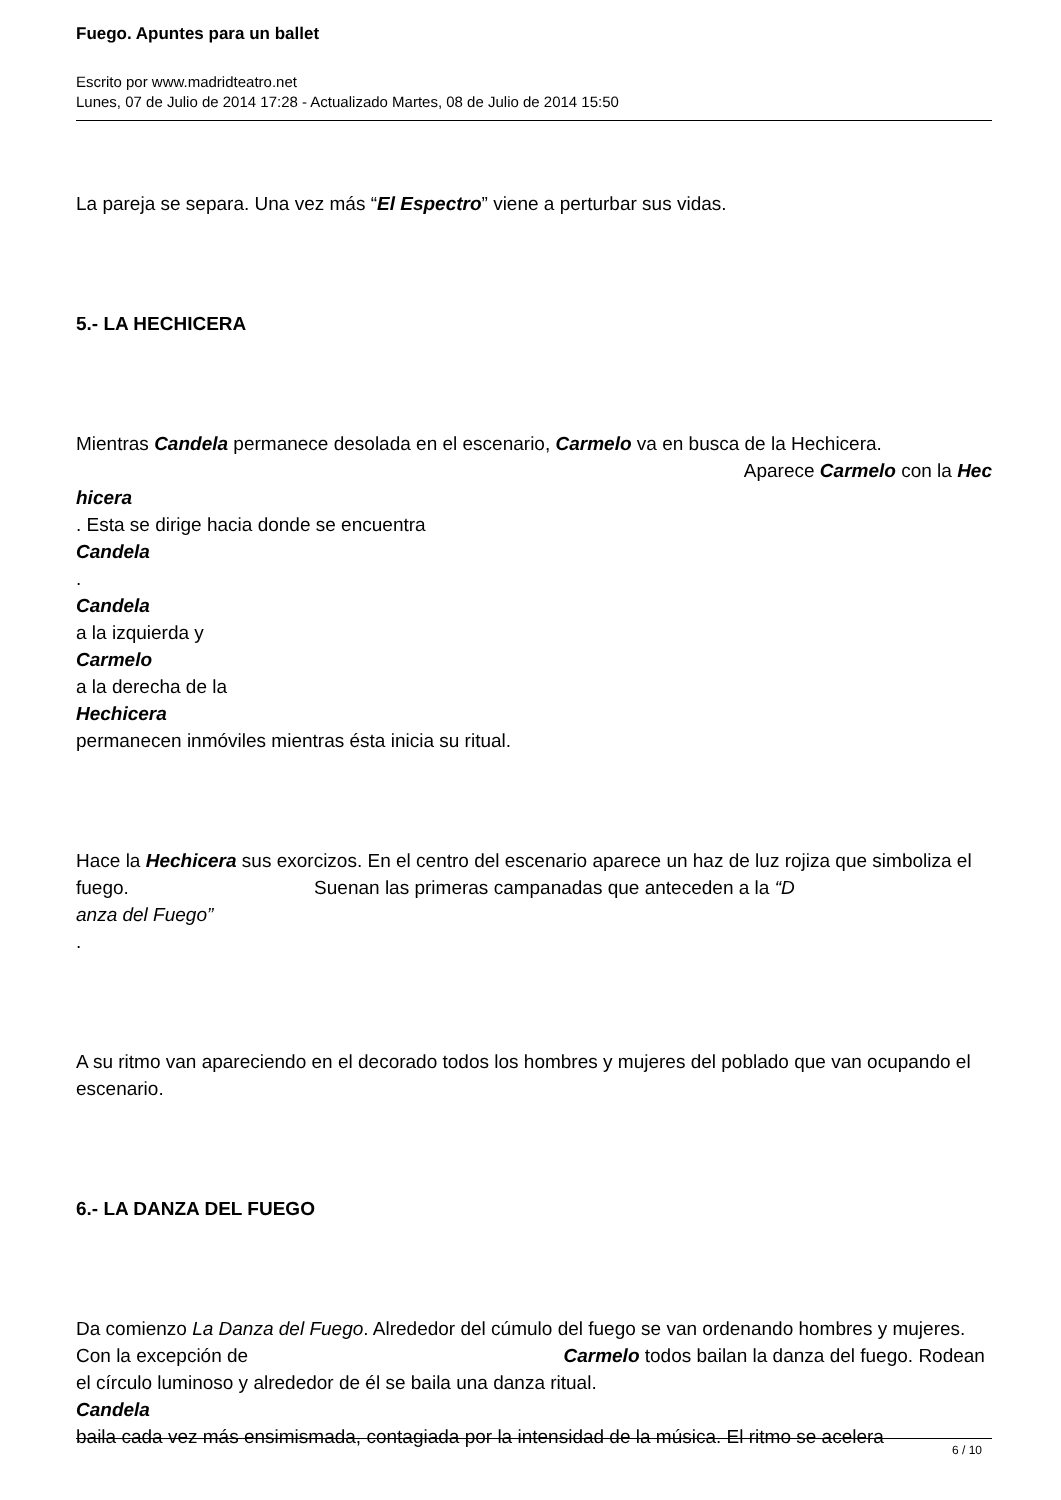Fuego. Apuntes para un ballet
Escrito por www.madridteatro.net
Lunes, 07 de Julio de 2014 17:28 - Actualizado Martes, 08 de Julio de 2014 15:50
La pareja se separa. Una vez más “El Espectro” viene a perturbar sus vidas.
5.- LA HECHICERA
Mientras Candela permanece desolada en el escenario, Carmelo va en busca de la Hechicera.
Aparece Carmelo con la Hec
hicera
. Esta se dirige hacia donde se encuentra
Candela
.
Candela
a la izquierda y
Carmelo
a la derecha de la
Hechicera
permanecen inmóviles mientras ésta inicia su ritual.
Hace la Hechicera sus exorcizos. En el centro del escenario aparece un haz de luz rojiza que simboliza el fuego. Suenan las primeras campanadas que anteceden a la “D
anza del Fuego”
.
A su ritmo van apareciendo en el decorado todos los hombres y mujeres del poblado que van ocupando el escenario.
6.- LA DANZA DEL FUEGO
Da comienzo La Danza del Fuego. Alrededor del cúmulo del fuego se van ordenando hombres y mujeres. Con la excepción de Carmelo todos bailan la danza del fuego. Rodean el círculo luminoso y alrededor de él se baila una danza ritual.
Candela
baila cada vez más ensimismada, contagiada por la intensidad de la música. El ritmo se acelera
6 / 10